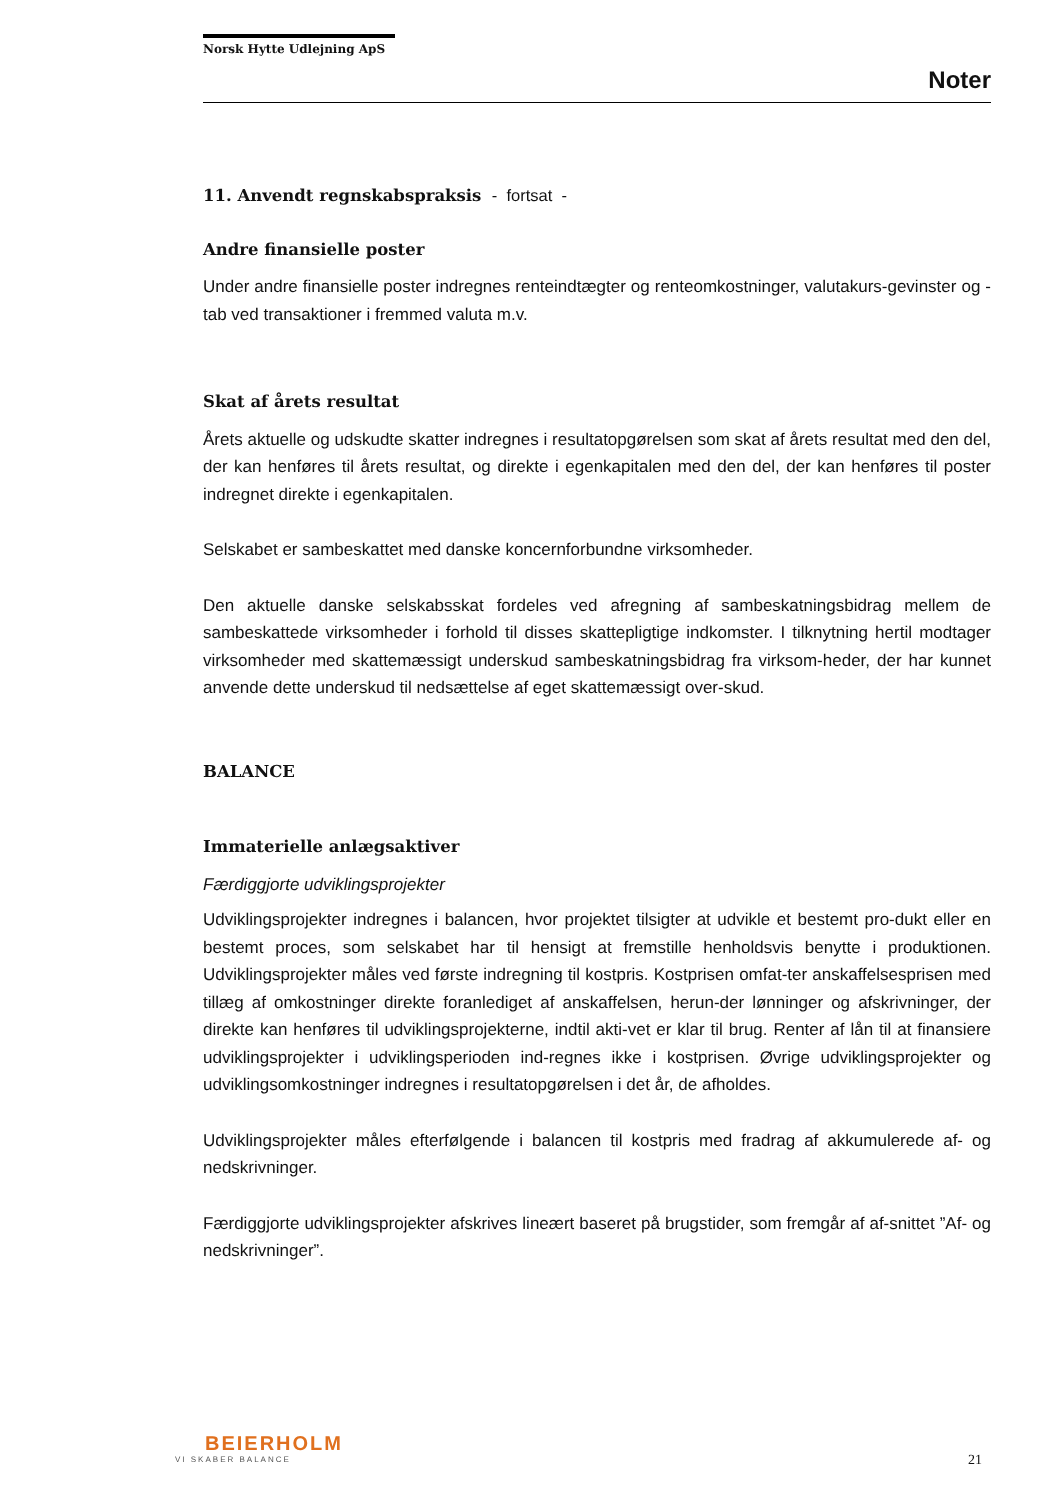Norsk Hytte Udlejning ApS
Noter
11. Anvendt regnskabspraksis - fortsat -
Andre finansielle poster
Under andre finansielle poster indregnes renteindtægter og renteomkostninger, valutakurs-gevinster og -tab ved transaktioner i fremmed valuta m.v.
Skat af årets resultat
Årets aktuelle og udskudte skatter indregnes i resultatopgørelsen som skat af årets resultat med den del, der kan henføres til årets resultat, og direkte i egenkapitalen med den del, der kan henføres til poster indregnet direkte i egenkapitalen.
Selskabet er sambeskattet med danske koncernforbundne virksomheder.
Den aktuelle danske selskabsskat fordeles ved afregning af sambeskatningsbidrag mellem de sambeskattede virksomheder i forhold til disses skattepligtige indkomster. I tilknytning hertil modtager virksomheder med skattemæssigt underskud sambeskatningsbidrag fra virksom-heder, der har kunnet anvende dette underskud til nedsættelse af eget skattemæssigt over-skud.
BALANCE
Immaterielle anlægsaktiver
Færdiggjorte udviklingsprojekter
Udviklingsprojekter indregnes i balancen, hvor projektet tilsigter at udvikle et bestemt pro-dukt eller en bestemt proces, som selskabet har til hensigt at fremstille henholdsvis benytte i produktionen. Udviklingsprojekter måles ved første indregning til kostpris. Kostprisen omfat-ter anskaffelsesprisen med tillæg af omkostninger direkte foranlediget af anskaffelsen, herun-der lønninger og afskrivninger, der direkte kan henføres til udviklingsprojekterne, indtil akti-vet er klar til brug. Renter af lån til at finansiere udviklingsprojekter i udviklingsperioden ind-regnes ikke i kostprisen. Øvrige udviklingsprojekter og udviklingsomkostninger indregnes i resultatopgørelsen i det år, de afholdes.
Udviklingsprojekter måles efterfølgende i balancen til kostpris med fradrag af akkumulerede af- og nedskrivninger.
Færdiggjorte udviklingsprojekter afskrives lineært baseret på brugstider, som fremgår af af-snittet ”Af- og nedskrivninger”.
BEIERHOLM
VI SKABER BALANCE
21